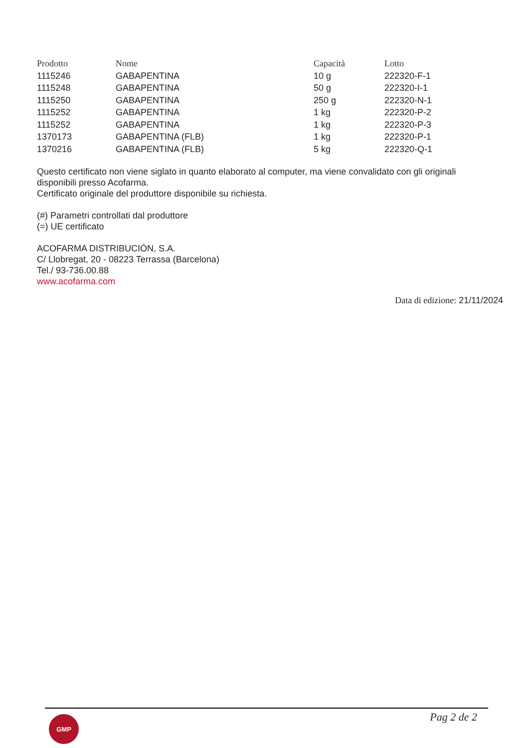| Prodotto | Nome | Capacità | Lotto |
| --- | --- | --- | --- |
| 1115246 | GABAPENTINA | 10 g | 222320-F-1 |
| 1115248 | GABAPENTINA | 50 g | 222320-I-1 |
| 1115250 | GABAPENTINA | 250 g | 222320-N-1 |
| 1115252 | GABAPENTINA | 1 kg | 222320-P-2 |
| 1115252 | GABAPENTINA | 1 kg | 222320-P-3 |
| 1370173 | GABAPENTINA (FLB) | 1 kg | 222320-P-1 |
| 1370216 | GABAPENTINA (FLB) | 5 kg | 222320-Q-1 |
Questo certificato non viene siglato in quanto elaborato al computer, ma viene convalidato con gli originali disponibili presso Acofarma.
Certificato originale del produttore disponibile su richiesta.
(#) Parametri controllati dal produttore
(=) UE certificato
ACOFARMA DISTRIBUCIÓN, S.A.
C/ Llobregat, 20 - 08223 Terrassa (Barcelona)
Tel./ 93-736.00.88
www.acofarma.com
Data di edizione: 21/11/2024
GMP Pag 2 de 2